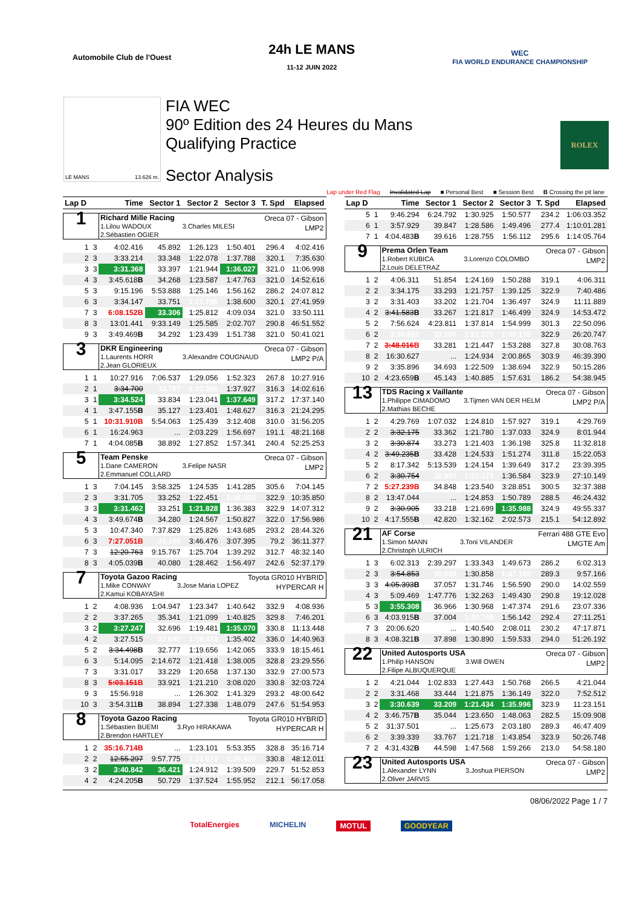Automobile Club de l'Ouest
24h LE MANS
11-12 JUIN 2022
WEC
FIA WORLD ENDURANCE CHAMPIONSHIP
LE MANS 13.626 m.
FIA WEC
90º Edition des 24 Heures du Mans
Qualifying Practice
Sector Analysis
ROLEX
Lap under Red Flag Invalidated Lap ■ Personal Best ■ Session Best B Crossing the pit lane
| Lap D | | Time | Sector 1 | Sector 2 | Sector 3 | T. Spd | Elapsed |
| --- | --- | --- | --- | --- | --- | --- | --- |
| 1 Richard Mille Racing 1.Lilou WADOUX 2.Sébastien OGIER 3.Charles MILESI Oreca 07 - Gibson LMP2 | | | | | | | |
| 1 | 3 | 4:02.416 | 45.892 | 1:26.123 | 1:50.401 | 296.4 | 4:02.416 |
| 2 | 3 | 3:33.214 | 33.348 | 1:22.078 | 1:37.788 | 320.1 | 7:35.630 |
| 3 | 3 | 3:31.368 | 33.397 | 1:21.944 | 1:36.027 | 321.0 | 11:06.998 |
| 4 | 3 | 3:45.618 B | 34.268 | 1:23.587 | 1:47.763 | 321.0 | 14:52.616 |
| 5 | 3 | 9:15.196 | 5:53.888 | 1:25.146 | 1:56.162 | 286.2 | 24:07.812 |
| 6 | 3 | 3:34.147 | 33.751 | 1:21.796 | 1:38.600 | 320.1 | 27:41.959 |
| 7 | 3 | 6:08.152B | 33.306 | 1:25.812 | 4:09.034 | 321.0 | 33:50.111 |
| 8 | 3 | 13:01.441 | 9:33.149 | 1:25.585 | 2:02.707 | 290.8 | 46:51.552 |
| 9 | 3 | 3:49.469 B | 34.292 | 1:23.439 | 1:51.738 | 321.0 | 50:41.021 |
| 3 DKR Engineering 1.Laurents HORR 2.Jean GLORIEUX 3.Alexandre COUGNAUD Oreca 07 - Gibson LMP2 P/A | | | | | | | |
| 1 | 1 | 10:27.916 | 7:06.537 | 1:29.056 | 1:52.323 | 267.8 | 10:27.916 |
| 2 | 1 | 3:34.700 | 33.787 | 1:22.986 | 1:37.927 | 316.3 | 14:02.616 |
| 3 | 1 | 3:34.524 | 33.834 | 1:23.041 | 1:37.649 | 317.2 | 17:37.140 |
| 4 | 1 | 3:47.155 B | 35.127 | 1:23.401 | 1:48.627 | 316.3 | 21:24.295 |
| 5 | 1 | 10:31.910B | 5:54.063 | 1:25.439 | 3:12.408 | 310.0 | 31:56.205 |
| 6 | 1 | 16:24.963 | ... | 2:03.229 | 1:56.697 | 191.1 | 48:21.168 |
| 7 | 1 | 4:04.085 B | 38.892 | 1:27.852 | 1:57.341 | 240.4 | 52:25.253 |
| 5 Team Penske 1.Dane CAMERON 2.Emmanuel COLLARD 3.Felipe NASR Oreca 07 - Gibson LMP2 | | | | | | | |
| 1 | 3 | 7:04.145 | 3:58.325 | 1:24.535 | 1:41.285 | 305.6 | 7:04.145 |
| 2 | 3 | 3:31.705 | 33.252 | 1:22.451 | 1:36.002 | 322.9 | 10:35.850 |
| 3 | 3 | 3:31.462 | 33.251 | 1:21.828 | 1:36.383 | 322.9 | 14:07.312 |
| 4 | 3 | 3:49.674 B | 34.280 | 1:24.567 | 1:50.827 | 322.0 | 17:56.986 |
| 5 | 3 | 10:47.340 | 7:37.829 | 1:25.826 | 1:43.685 | 293.2 | 28:44.326 |
| 6 | 3 | 7:27.051B | 33.180 | 3:46.476 | 3:07.395 | 79.2 | 36:11.377 |
| 7 | 3 | 12:20.763 | 9:15.767 | 1:25.704 | 1:39.292 | 312.7 | 48:32.140 |
| 8 | 3 | 4:05.039 B | 40.080 | 1:28.462 | 1:56.497 | 242.6 | 52:37.179 |
| 7 Toyota Gazoo Racing 1.Mike CONWAY 2.Kamui KOBAYASHI 3.Jose Maria LOPEZ Toyota GR010 HYBRID HYPERCAR H | | | | | | | |
| 1 | 2 | 4:08.936 | 1:04.947 | 1:23.347 | 1:40.642 | 332.9 | 4:08.936 |
| 2 | 2 | 3:37.265 | 35.341 | 1:21.099 | 1:40.825 | 329.8 | 7:46.201 |
| 3 | 2 | 3:27.247 | 32.696 | 1:19.481 | 1:35.070 | 330.8 | 11:13.448 |
| 4 | 2 | 3:27.515 | 32.640 | 1:19.473 | 1:35.402 | 336.0 | 14:40.963 |
| 5 | 2 | 3:34.498 B | 32.777 | 1:19.656 | 1:42.065 | 333.9 | 18:15.461 |
| 6 | 3 | 5:14.095 | 2:14.672 | 1:21.418 | 1:38.005 | 328.8 | 23:29.556 |
| 7 | 3 | 3:31.017 | 33.229 | 1:20.658 | 1:37.130 | 332.9 | 27:00.573 |
| 8 | 3 | 5:03.151 B | 33.921 | 1:21.210 | 3:08.020 | 330.8 | 32:03.724 |
| 9 | 3 | 15:56.918 | ... | 1:26.302 | 1:41.329 | 293.2 | 48:00.642 |
| 10 | 3 | 3:54.311 B | 38.894 | 1:27.338 | 1:48.079 | 247.6 | 51:54.953 |
| 8 Toyota Gazoo Racing 1.Sébastien BUEMI 2.Brendon HARTLEY 3.Ryo HIRAKAWA Toyota GR010 HYBRID HYPERCAR H | | | | | | | |
| 1 | 2 | 35:16.714B | ... | 1:23.101 | 5:53.355 | 328.8 | 35:16.714 |
| 2 | 2 | 12:55.297 | 9:57.775 | 1:21.072 | 1:36.450 | 330.8 | 48:12.011 |
| 3 | 2 | 3:40.842 | 36.421 | 1:24.912 | 1:39.509 | 229.7 | 51:52.853 |
| 4 | 2 | 4:24.205 B | 50.729 | 1:37.524 | 1:55.952 | 212.1 | 56:17.058 |
| Lap D | | Time | Sector 1 | Sector 2 | Sector 3 | T. Spd | Elapsed |
| --- | --- | --- | --- | --- | --- | --- | --- |
| 5 | 1 | 9:46.294 | 6:24.792 | 1:30.925 | 1:50.577 | 234.2 | 1:06:03.352 |
| 6 | 1 | 3:57.929 | 39.847 | 1:28.586 | 1:49.496 | 277.4 | 1:10:01.281 |
| 7 | 1 | 4:04.483 B | 39.616 | 1:28.755 | 1:56.112 | 295.6 | 1:14:05.764 |
| 9 Prema Orlen Team 1.Robert KUBICA 2.Louis DELETRAZ 3.Lorenzo COLOMBO Oreca 07 - Gibson LMP2 | | | | | | | |
| 1 | 2 | 4:06.311 | 51.854 | 1:24.169 | 1:50.288 | 319.1 | 4:06.311 |
| 2 | 2 | 3:34.175 | 33.293 | 1:21.757 | 1:39.125 | 322.9 | 7:40.486 |
| 3 | 2 | 3:31.403 | 33.202 | 1:21.704 | 1:36.497 | 324.9 | 11:11.889 |
| 4 | 2 | 3:41.583 B | 33.267 | 1:21.817 | 1:46.499 | 324.9 | 14:53.472 |
| 5 | 2 | 7:56.624 | 4:23.811 | 1:37.814 | 1:54.999 | 301.3 | 22:50.096 |
| 6 | 2 | 3:30.651 | 33.100 | 1:21.372 | 1:36.179 | 322.9 | 26:20.747 |
| 7 | 2 | 3:48.016 B | 33.281 | 1:21.447 | 1:53.288 | 327.8 | 30:08.763 |
| 8 | 2 | 16:30.627 | ... | 1:24.934 | 2:00.865 | 303.9 | 46:39.390 |
| 9 | 2 | 3:35.896 | 34.693 | 1:22.509 | 1:38.694 | 322.9 | 50:15.286 |
| 10 | 2 | 4:23.659 B | 45.143 | 1:40.885 | 1:57.631 | 186.2 | 54:38.945 |
| 13 TDS Racing x Vaillante 1.Philippe CIMADOMO 2.Mathias BECHE 3.Tijmen VAN DER HELM Oreca 07 - Gibson LMP2 P/A | | | | | | | |
| 1 | 2 | 4:29.769 | 1:07.032 | 1:24.810 | 1:57.927 | 319.1 | 4:29.769 |
| 2 | 2 | 3:32.175 | 33.362 | 1:21.780 | 1:37.033 | 324.9 | 8:01.944 |
| 3 | 2 | 3:30.874 | 33.273 | 1:21.403 | 1:36.198 | 325.8 | 11:32.818 |
| 4 | 2 | 3:49.235 B | 33.428 | 1:24.533 | 1:51.274 | 311.8 | 15:22.053 |
| 5 | 2 | 8:17.342 | 5:13.539 | 1:24.154 | 1:39.649 | 317.2 | 23:39.395 |
| 6 | 2 | 3:30.754 | 32.997 | 1:21.173 | 1:36.584 | 323.9 | 27:10.149 |
| 7 | 2 | 5:27.239B | 34.848 | 1:23.540 | 3:28.851 | 300.5 | 32:37.388 |
| 8 | 2 | 13:47.044 | ... | 1:24.853 | 1:50.789 | 288.5 | 46:24.432 |
| 9 | 2 | 3:30.905 | 33.218 | 1:21.699 | 1:35.988 | 324.9 | 49:55.337 |
| 10 | 2 | 4:17.555 B | 42.820 | 1:32.162 | 2:02.573 | 215.1 | 54:12.892 |
| 21 AF Corse 1.Simon MANN 2.Christoph ULRICH 3.Toni VILANDER Ferrari 488 GTE Evo LMGTE Am | | | | | | | |
| 1 | 3 | 6:02.313 | 2:39.297 | 1:33.343 | 1:49.673 | 286.2 | 6:02.313 |
| 2 | 3 | 3:54.853 | 36.829 | 1:30.858 | 1:47.166 | 289.3 | 9:57.166 |
| 3 | 3 | 4:05.393 B | 37.057 | 1:31.746 | 1:56.590 | 290.0 | 14:02.559 |
| 4 | 3 | 5:09.469 | 1:47.776 | 1:32.263 | 1:49.430 | 290.8 | 19:12.028 |
| 5 | 3 | 3:55.308 | 36.966 | 1:30.968 | 1:47.374 | 291.6 | 23:07.336 |
| 6 | 3 | 4:03.915 B | 37.004 | 1:30.769 | 1:56.142 | 292.4 | 27:11.251 |
| 7 | 3 | 20:06.620 | ... | 1:40.540 | 2:08.011 | 230.2 | 47:17.871 |
| 8 | 3 | 4:08.321 B | 37.898 | 1:30.890 | 1:59.533 | 294.0 | 51:26.192 |
| 22 United Autosports USA 1.Philip HANSON 2.Filipe ALBUQUERQUE 3.Will OWEN Oreca 07 - Gibson LMP2 | | | | | | | |
| 1 | 2 | 4:21.044 | 1:02.833 | 1:27.443 | 1:50.768 | 266.5 | 4:21.044 |
| 2 | 2 | 3:31.468 | 33.444 | 1:21.875 | 1:36.149 | 322.0 | 7:52.512 |
| 3 | 2 | 3:30.639 | 33.209 | 1:21.434 | 1:35.996 | 323.9 | 11:23.151 |
| 4 | 2 | 3:46.757 B | 35.044 | 1:23.650 | 1:48.063 | 282.5 | 15:09.908 |
| 5 | 2 | 31:37.501 | ... | 1:25.673 | 2:03.180 | 289.3 | 46:47.409 |
| 6 | 2 | 3:39.339 | 33.767 | 1:21.718 | 1:43.854 | 323.9 | 50:26.748 |
| 7 | 2 | 4:31.432 B | 44.598 | 1:47.568 | 1:59.266 | 213.0 | 54:58.180 |
| 23 United Autosports USA 1.Alexander LYNN 2.Oliver JARVIS 3.Joshua PIERSON Oreca 07 - Gibson LMP2 | | | | | | | |
08/06/2022 Page 1 / 7
TotalEnergies MICHELIN MOTUL GOODYEAR